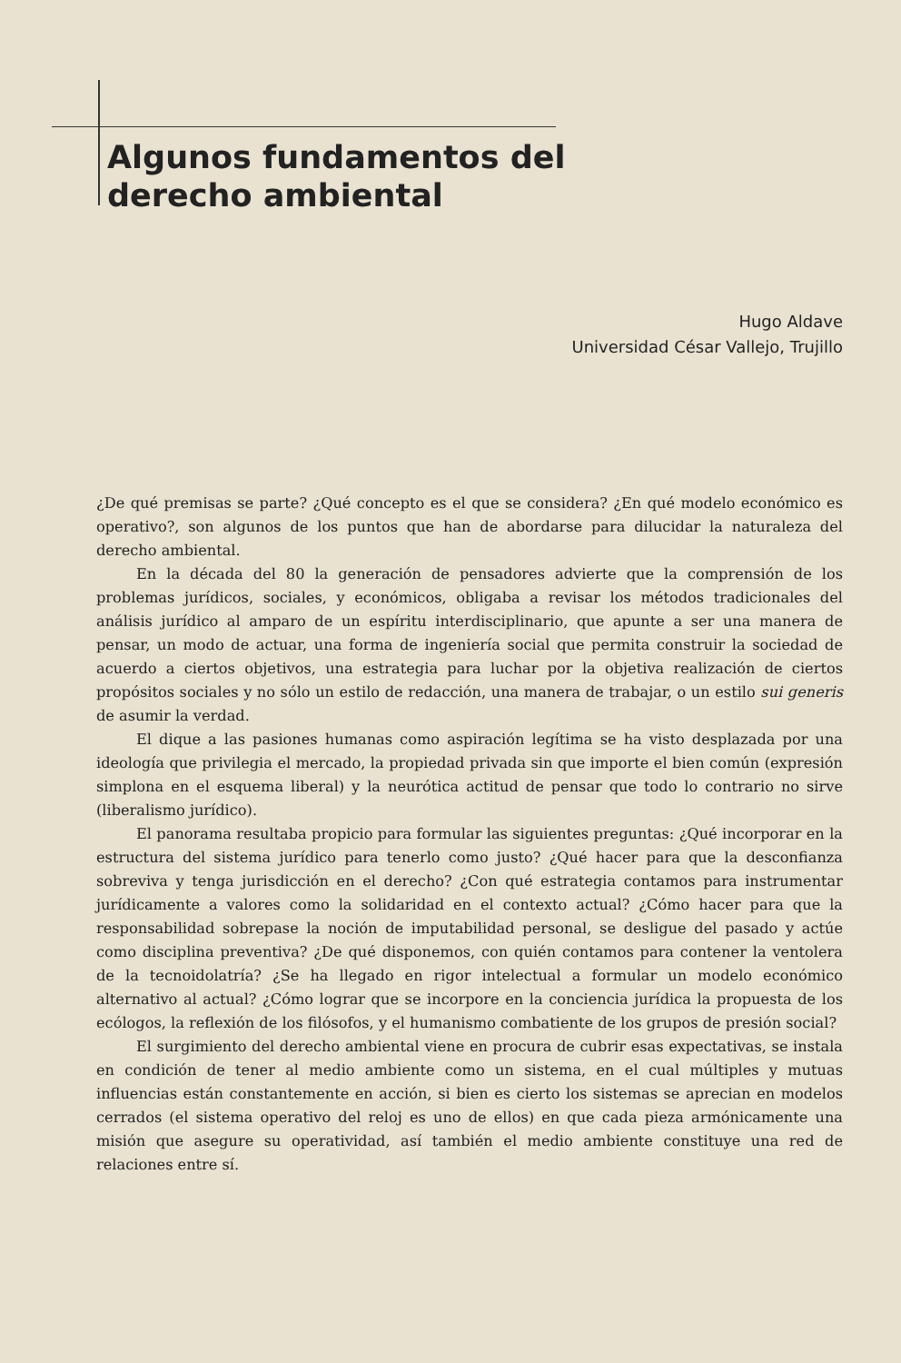Algunos fundamentos del
derecho ambiental
Hugo Aldave
Universidad César Vallejo, Trujillo
¿De qué premisas se parte? ¿Qué concepto es el que se considera? ¿En qué modelo económico es operativo?, son algunos de los puntos que han de abordarse para dilucidar la naturaleza del derecho ambiental.
En la década del 80 la generación de pensadores advierte que la comprensión de los problemas jurídicos, sociales, y económicos, obligaba a revisar los métodos tradicionales del análisis jurídico al amparo de un espíritu interdisciplinario, que apunte a ser una manera de pensar, un modo de actuar, una forma de ingeniería social que permita construir la sociedad de acuerdo a ciertos objetivos, una estrategia para luchar por la objetiva realización de ciertos propósitos sociales y no sólo un estilo de redacción, una manera de trabajar, o un estilo sui generis de asumir la verdad.
El dique a las pasiones humanas como aspiración legítima se ha visto desplazada por una ideología que privilegia el mercado, la propiedad privada sin que importe el bien común (expresión simplona en el esquema liberal) y la neurótica actitud de pensar que todo lo contrario no sirve (liberalismo jurídico).
El panorama resultaba propicio para formular las siguientes preguntas: ¿Qué incorporar en la estructura del sistema jurídico para tenerlo como justo? ¿Qué hacer para que la desconfianza sobreviva y tenga jurisdicción en el derecho? ¿Con qué estrategia contamos para instrumentar jurídicamente a valores como la solidaridad en el contexto actual? ¿Cómo hacer para que la responsabilidad sobrepase la noción de imputabilidad personal, se desligue del pasado y actúe como disciplina preventiva? ¿De qué disponemos, con quién contamos para contener la ventolera de la tecnoidolatría? ¿Se ha llegado en rigor intelectual a formular un modelo económico alternativo al actual? ¿Cómo lograr que se incorpore en la conciencia jurídica la propuesta de los ecólogos, la reflexión de los filósofos, y el humanismo combatiente de los grupos de presión social?
El surgimiento del derecho ambiental viene en procura de cubrir esas expectativas, se instala en condición de tener al medio ambiente como un sistema, en el cual múltiples y mutuas influencias están constantemente en acción, si bien es cierto los sistemas se aprecian en modelos cerrados (el sistema operativo del reloj es uno de ellos) en que cada pieza armónicamente una misión que asegure su operatividad, así también el medio ambiente constituye una red de relaciones entre sí.